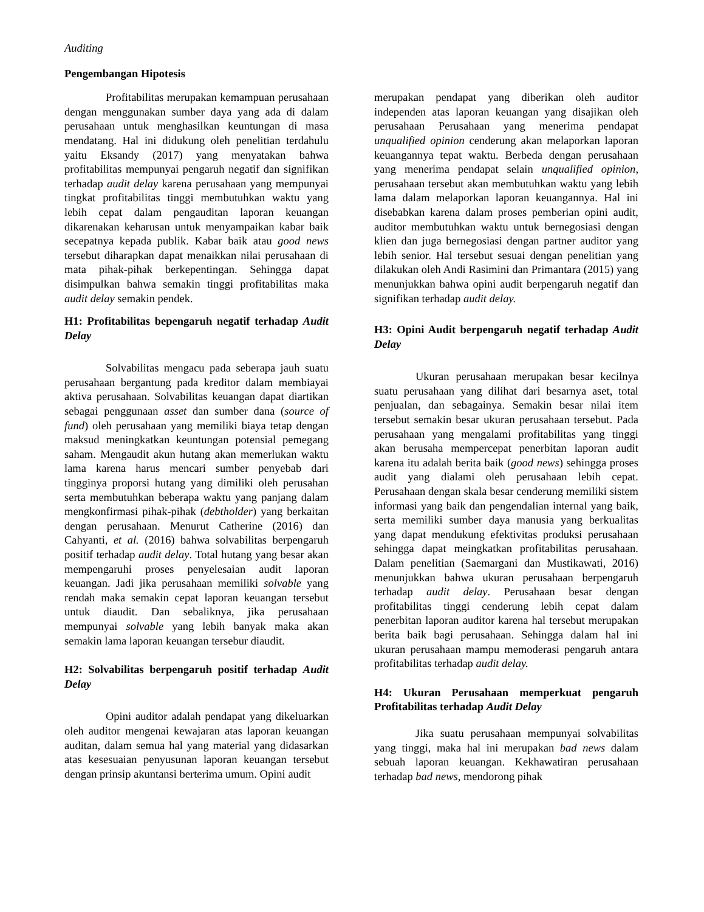Auditing
Pengembangan Hipotesis
Profitabilitas merupakan kemampuan perusahaan dengan menggunakan sumber daya yang ada di dalam perusahaan untuk menghasilkan keuntungan di masa mendatang. Hal ini didukung oleh penelitian terdahulu yaitu Eksandy (2017) yang menyatakan bahwa profitabilitas mempunyai pengaruh negatif dan signifikan terhadap audit delay karena perusahaan yang mempunyai tingkat profitabilitas tinggi membutuhkan waktu yang lebih cepat dalam pengauditan laporan keuangan dikarenakan keharusan untuk menyampaikan kabar baik secepatnya kepada publik. Kabar baik atau good news tersebut diharapkan dapat menaikkan nilai perusahaan di mata pihak-pihak berkepentingan. Sehingga dapat disimpulkan bahwa semakin tinggi profitabilitas maka audit delay semakin pendek.
H1: Profitabilitas bepengaruh negatif terhadap Audit Delay
Solvabilitas mengacu pada seberapa jauh suatu perusahaan bergantung pada kreditor dalam membiayai aktiva perusahaan. Solvabilitas keuangan dapat diartikan sebagai penggunaan asset dan sumber dana (source of fund) oleh perusahaan yang memiliki biaya tetap dengan maksud meningkatkan keuntungan potensial pemegang saham. Mengaudit akun hutang akan memerlukan waktu lama karena harus mencari sumber penyebab dari tingginya proporsi hutang yang dimiliki oleh perusahan serta membutuhkan beberapa waktu yang panjang dalam mengkonfirmasi pihak-pihak (debtholder) yang berkaitan dengan perusahaan. Menurut Catherine (2016) dan Cahyanti, et al. (2016) bahwa solvabilitas berpengaruh positif terhadap audit delay. Total hutang yang besar akan mempengaruhi proses penyelesaian audit laporan keuangan. Jadi jika perusahaan memiliki solvable yang rendah maka semakin cepat laporan keuangan tersebut untuk diaudit. Dan sebaliknya, jika perusahaan mempunyai solvable yang lebih banyak maka akan semakin lama laporan keuangan tersebur diaudit.
H2: Solvabilitas berpengaruh positif terhadap Audit Delay
Opini auditor adalah pendapat yang dikeluarkan oleh auditor mengenai kewajaran atas laporan keuangan auditan, dalam semua hal yang material yang didasarkan atas kesesuaian penyusunan laporan keuangan tersebut dengan prinsip akuntansi berterima umum. Opini audit
merupakan pendapat yang diberikan oleh auditor independen atas laporan keuangan yang disajikan oleh perusahaan Perusahaan yang menerima pendapat unqualified opinion cenderung akan melaporkan laporan keuangannya tepat waktu. Berbeda dengan perusahaan yang menerima pendapat selain unqualified opinion, perusahaan tersebut akan membutuhkan waktu yang lebih lama dalam melaporkan laporan keuangannya. Hal ini disebabkan karena dalam proses pemberian opini audit, auditor membutuhkan waktu untuk bernegosiasi dengan klien dan juga bernegosiasi dengan partner auditor yang lebih senior. Hal tersebut sesuai dengan penelitian yang dilakukan oleh Andi Rasimini dan Primantara (2015) yang menunjukkan bahwa opini audit berpengaruh negatif dan signifikan terhadap audit delay.
H3: Opini Audit berpengaruh negatif terhadap Audit Delay
Ukuran perusahaan merupakan besar kecilnya suatu perusahaan yang dilihat dari besarnya aset, total penjualan, dan sebagainya. Semakin besar nilai item tersebut semakin besar ukuran perusahaan tersebut. Pada perusahaan yang mengalami profitabilitas yang tinggi akan berusaha mempercepat penerbitan laporan audit karena itu adalah berita baik (good news) sehingga proses audit yang dialami oleh perusahaan lebih cepat. Perusahaan dengan skala besar cenderung memiliki sistem informasi yang baik dan pengendalian internal yang baik, serta memiliki sumber daya manusia yang berkualitas yang dapat mendukung efektivitas produksi perusahaan sehingga dapat meingkatkan profitabilitas perusahaan. Dalam penelitian (Saemargani dan Mustikawati, 2016) menunjukkan bahwa ukuran perusahaan berpengaruh terhadap audit delay. Perusahaan besar dengan profitabilitas tinggi cenderung lebih cepat dalam penerbitan laporan auditor karena hal tersebut merupakan berita baik bagi perusahaan. Sehingga dalam hal ini ukuran perusahaan mampu memoderasi pengaruh antara profitabilitas terhadap audit delay.
H4: Ukuran Perusahaan memperkuat pengaruh Profitabilitas terhadap Audit Delay
Jika suatu perusahaan mempunyai solvabilitas yang tinggi, maka hal ini merupakan bad news dalam sebuah laporan keuangan. Kekhawatiran perusahaan terhadap bad news, mendorong pihak